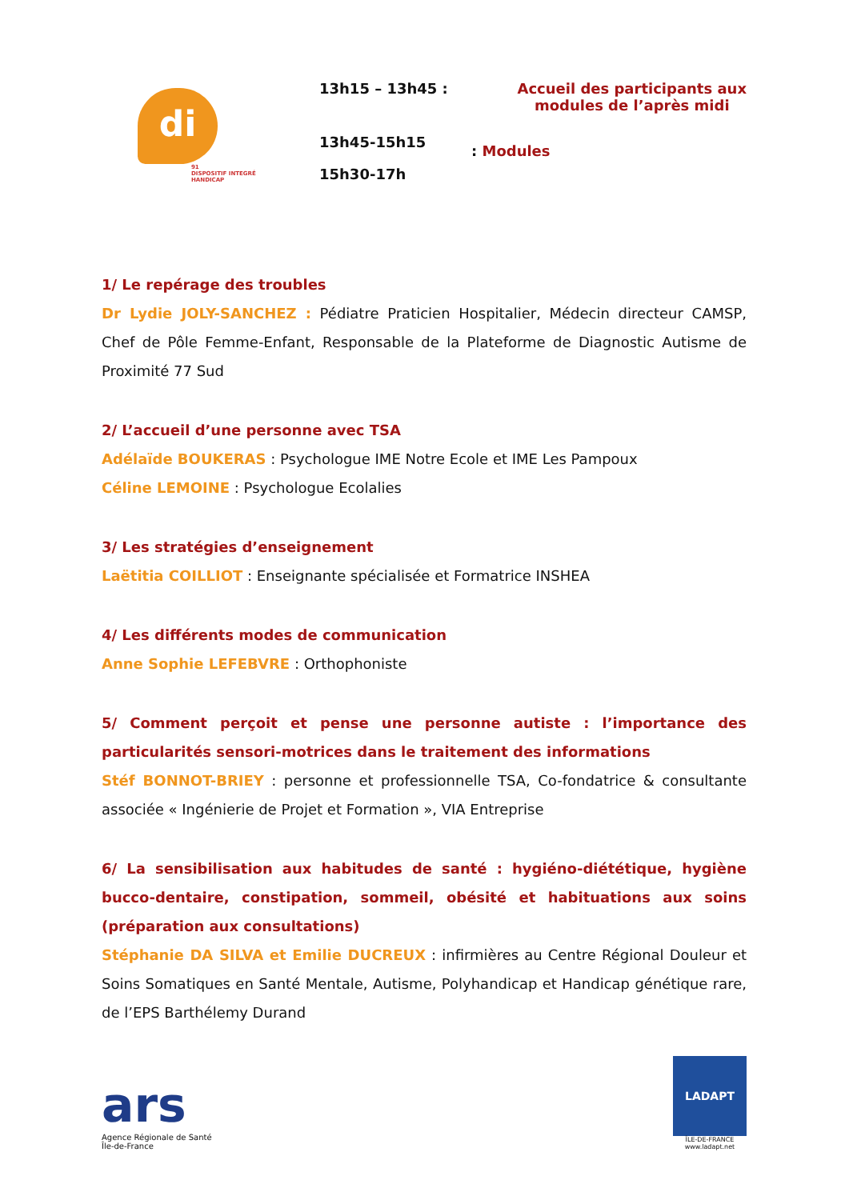di
91
DISPOSITIF INTEGRÉ
HANDICAP
13h15 – 13h45 : Accueil des participants aux
modules de l’après midi
13h45-15h15
15h30-17h
: Modules
1/ Le repérage des troubles
Dr Lydie JOLY-SANCHEZ : Pédiatre Praticien Hospitalier, Médecin directeur CAMSP, Chef de Pôle Femme-Enfant, Responsable de la Plateforme de Diagnostic Autisme de Proximité 77 Sud
2/ L’accueil d’une personne avec TSA
Adélaïde BOUKERAS : Psychologue IME Notre Ecole et IME Les Pampoux
Céline LEMOINE : Psychologue Ecolalies
3/ Les stratégies d’enseignement
Laëtitia COILLIOT : Enseignante spécialisée et Formatrice INSHEA
4/ Les différents modes de communication
Anne Sophie LEFEBVRE : Orthophoniste
5/ Comment perçoit et pense une personne autiste : l’importance des particularités sensori-motrices dans le traitement des informations
Stéf BONNOT-BRIEY : personne et professionnelle TSA, Co-fondatrice & consultante associée « Ingénierie de Projet et Formation », VIA Entreprise
6/ La sensibilisation aux habitudes de santé : hygiéno-diététique, hygiène bucco-dentaire, constipation, sommeil, obésité et habituations aux soins (préparation aux consultations)
Stéphanie DA SILVA et Emilie DUCREUX : infirmières au Centre Régional Douleur et Soins Somatiques en Santé Mentale, Autisme, Polyhandicap et Handicap génétique rare, de l’EPS Barthélemy Durand
ars
Agence Régionale de Santé
Île-de-France
LADAPT
ÎLE-DE-FRANCE
www.ladapt.net